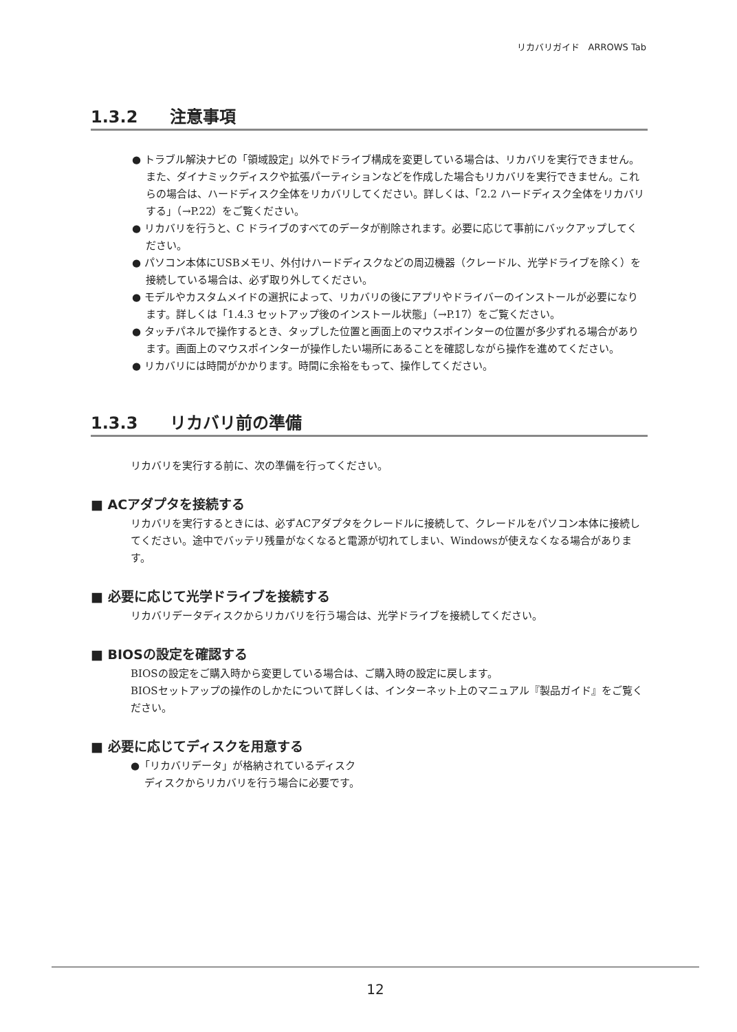リカバリガイド　ARROWS Tab
1.3.2 注意事項
● トラブル解決ナビの「領域設定」以外でドライブ構成を変更している場合は、リカバリを実行できません。また、ダイナミックディスクや拡張パーティションなどを作成した場合もリカバリを実行できません。これらの場合は、ハードディスク全体をリカバリしてください。詳しくは、「2.2 ハードディスク全体をリカバリする」（→P.22）をご覧ください。
● リカバリを行うと、C ドライブのすべてのデータが削除されます。必要に応じて事前にバックアップしてください。
● パソコン本体にUSBメモリ、外付けハードディスクなどの周辺機器（クレードル、光学ドライブを除く）を接続している場合は、必ず取り外してください。
● モデルやカスタムメイドの選択によって、リカバリの後にアプリやドライバーのインストールが必要になります。詳しくは「1.4.3 セットアップ後のインストール状態」（→P.17）をご覧ください。
● タッチパネルで操作するとき、タップした位置と画面上のマウスポインターの位置が多少ずれる場合があります。画面上のマウスポインターが操作したい場所にあることを確認しながら操作を進めてください。
● リカバリには時間がかかります。時間に余裕をもって、操作してください。
1.3.3 リカバリ前の準備
リカバリを実行する前に、次の準備を行ってください。
■ ACアダプタを接続する
リカバリを実行するときには、必ずACアダプタをクレードルに接続して、クレードルをパソコン本体に接続してください。途中でバッテリ残量がなくなると電源が切れてしまい、Windowsが使えなくなる場合があります。
■ 必要に応じて光学ドライブを接続する
リカバリデータディスクからリカバリを行う場合は、光学ドライブを接続してください。
■ BIOSの設定を確認する
BIOSの設定をご購入時から変更している場合は、ご購入時の設定に戻します。
BIOSセットアップの操作のしかたについて詳しくは、インターネット上のマニュアル『製品ガイド』をご覧ください。
■ 必要に応じてディスクを用意する
●「リカバリデータ」が格納されているディスク
ディスクからリカバリを行う場合に必要です。
12